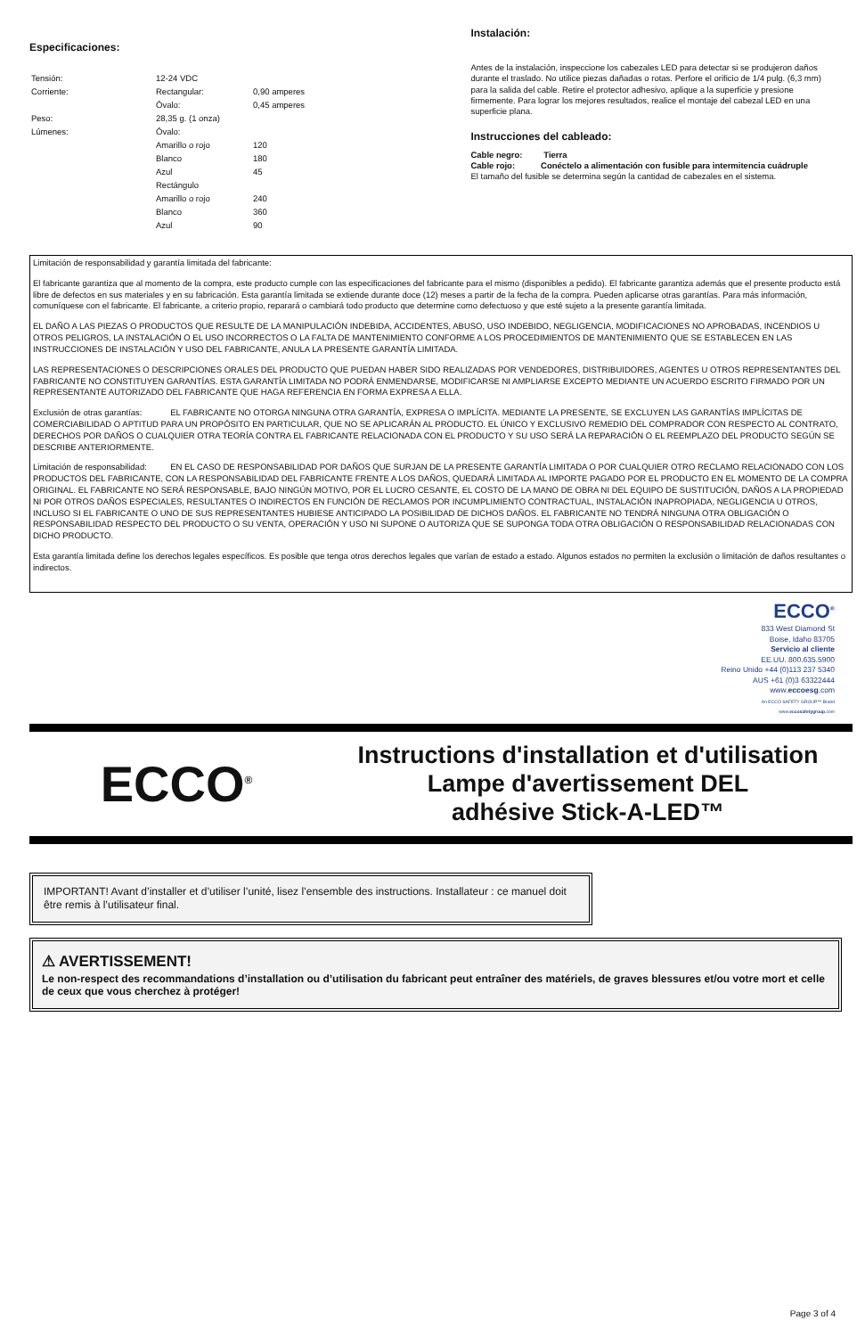Especificaciones:
| Tensión: | 12-24 VDC | |
| Corriente: | Rectangular: | 0,90 amperes |
| | Óvalo: | 0,45 amperes |
| Peso: | 28,35 g. (1 onza) | |
| Lúmenes: | Óvalo: | |
| | Amarillo o rojo | 120 |
| | Blanco | 180 |
| | Azul | 45 |
| | Rectángulo | |
| | Amarillo o rojo | 240 |
| | Blanco | 360 |
| | Azul | 90 |
Instalación:
Antes de la instalación, inspeccione los cabezales LED para detectar si se produjeron daños durante el traslado. No utilice piezas dañadas o rotas. Perfore el orificio de 1/4 pulg. (6,3 mm) para la salida del cable. Retire el protector adhesivo, aplique a la superficie y presione firmemente. Para lograr los mejores resultados, realice el montaje del cabezal LED en una superficie plana.
Instrucciones del cableado:
Cable negro: Tierra
Cable rojo: Conéctelo a alimentación con fusible para intermitencia cuádruple
El tamaño del fusible se determina según la cantidad de cabezales en el sistema.
Limitación de responsabilidad y garantía limitada del fabricante:
El fabricante garantiza que al momento de la compra, este producto cumple con las especificaciones del fabricante para el mismo (disponibles a pedido). El fabricante garantiza además que el presente producto está libre de defectos en sus materiales y en su fabricación. Esta garantía limitada se extiende durante doce (12) meses a partir de la fecha de la compra. Pueden aplicarse otras garantías. Para más información, comuníquese con el fabricante. El fabricante, a criterio propio, reparará o cambiará todo producto que determine como defectuoso y que esté sujeto a la presente garantía limitada.
EL DAÑO A LAS PIEZAS O PRODUCTOS QUE RESULTE DE LA MANIPULACIÓN INDEBIDA, ACCIDENTES, ABUSO, USO INDEBIDO, NEGLIGENCIA, MODIFICACIONES NO APROBADAS, INCENDIOS U OTROS PELIGROS, LA INSTALACIÓN O EL USO INCORRECTOS O LA FALTA DE MANTENIMIENTO CONFORME A LOS PROCEDIMIENTOS DE MANTENIMIENTO QUE SE ESTABLECEN EN LAS INSTRUCCIONES DE INSTALACIÓN Y USO DEL FABRICANTE, ANULA LA PRESENTE GARANTÍA LIMITADA.
LAS REPRESENTACIONES O DESCRIPCIONES ORALES DEL PRODUCTO QUE PUEDAN HABER SIDO REALIZADAS POR VENDEDORES, DISTRIBUIDORES, AGENTES U OTROS REPRESENTANTES DEL FABRICANTE NO CONSTITUYEN GARANTÍAS. ESTA GARANTÍA LIMITADA NO PODRÁ ENMENDARSE, MODIFICARSE NI AMPLIARSE EXCEPTO MEDIANTE UN ACUERDO ESCRITO FIRMADO POR UN REPRESENTANTE AUTORIZADO DEL FABRICANTE QUE HAGA REFERENCIA EN FORMA EXPRESA A ELLA.
Exclusión de otras garantías: EL FABRICANTE NO OTORGA NINGUNA OTRA GARANTÍA, EXPRESA O IMPLÍCITA. MEDIANTE LA PRESENTE, SE EXCLUYEN LAS GARANTÍAS IMPLÍCITAS DE COMERCIABILIDAD O APTITUD PARA UN PROPÓSITO EN PARTICULAR, QUE NO SE APLICARÁN AL PRODUCTO. EL ÚNICO Y EXCLUSIVO REMEDIO DEL COMPRADOR CON RESPECTO AL CONTRATO, DERECHOS POR DAÑOS O CUALQUIER OTRA TEORÍA CONTRA EL FABRICANTE RELACIONADA CON EL PRODUCTO Y SU USO SERÁ LA REPARACIÓN O EL REEMPLAZO DEL PRODUCTO SEGÚN SE DESCRIBE ANTERIORMENTE.
Limitación de responsabilidad: EN EL CASO DE RESPONSABILIDAD POR DAÑOS QUE SURJAN DE LA PRESENTE GARANTÍA LIMITADA O POR CUALQUIER OTRO RECLAMO RELACIONADO CON LOS PRODUCTOS DEL FABRICANTE, CON LA RESPONSABILIDAD DEL FABRICANTE FRENTE A LOS DAÑOS, QUEDARÁ LIMITADA AL IMPORTE PAGADO POR EL PRODUCTO EN EL MOMENTO DE LA COMPRA ORIGINAL. EL FABRICANTE NO SERÁ RESPONSABLE, BAJO NINGÚN MOTIVO, POR EL LUCRO CESANTE, EL COSTO DE LA MANO DE OBRA NI DEL EQUIPO DE SUSTITUCIÓN, DAÑOS A LA PROPIEDAD NI POR OTROS DAÑOS ESPECIALES, RESULTANTES O INDIRECTOS EN FUNCIÓN DE RECLAMOS POR INCUMPLIMIENTO CONTRACTUAL, INSTALACIÓN INAPROPIADA, NEGLIGENCIA U OTROS, INCLUSO SI EL FABRICANTE O UNO DE SUS REPRESENTANTES HUBIESE ANTICIPADO LA POSIBILIDAD DE DICHOS DAÑOS. EL FABRICANTE NO TENDRÁ NINGUNA OTRA OBLIGACIÓN O RESPONSABILIDAD RESPECTO DEL PRODUCTO O SU VENTA, OPERACIÓN Y USO NI SUPONE O AUTORIZA QUE SE SUPONGA TODA OTRA OBLIGACIÓN O RESPONSABILIDAD RELACIONADAS CON DICHO PRODUCTO.
Esta garantía limitada define los derechos legales específicos. Es posible que tenga otros derechos legales que varían de estado a estado. Algunos estados no permiten la exclusión o limitación de daños resultantes o indirectos.
ECCO<sup>®</sup>
833 West Diamond St
Boise, Idaho 83705
Servicio al cliente
EE.UU. 800.635.5900
Reino Unido +44 (0)113 237 5340
AUS +61 (0)3 63322444
www.eccoesg.com
An ECCO SAFETY GROUP™ Brand
www.eccosafetygroup.com
ECCO<sup>®</sup>
Instructions d'installation et d'utilisation
Lampe d'avertissement DEL
adhésive Stick-A-LED™
IMPORTANT! Avant d’installer et d’utiliser l’unité, lisez l’ensemble des instructions. Installateur : ce manuel doit être remis à l’utilisateur final.
⚠ AVERTISSEMENT!
Le non-respect des recommandations d’installation ou d’utilisation du fabricant peut entraîner des matériels, de graves blessures et/ou votre mort et celle de ceux que vous cherchez à protéger!
Page 3 of 4